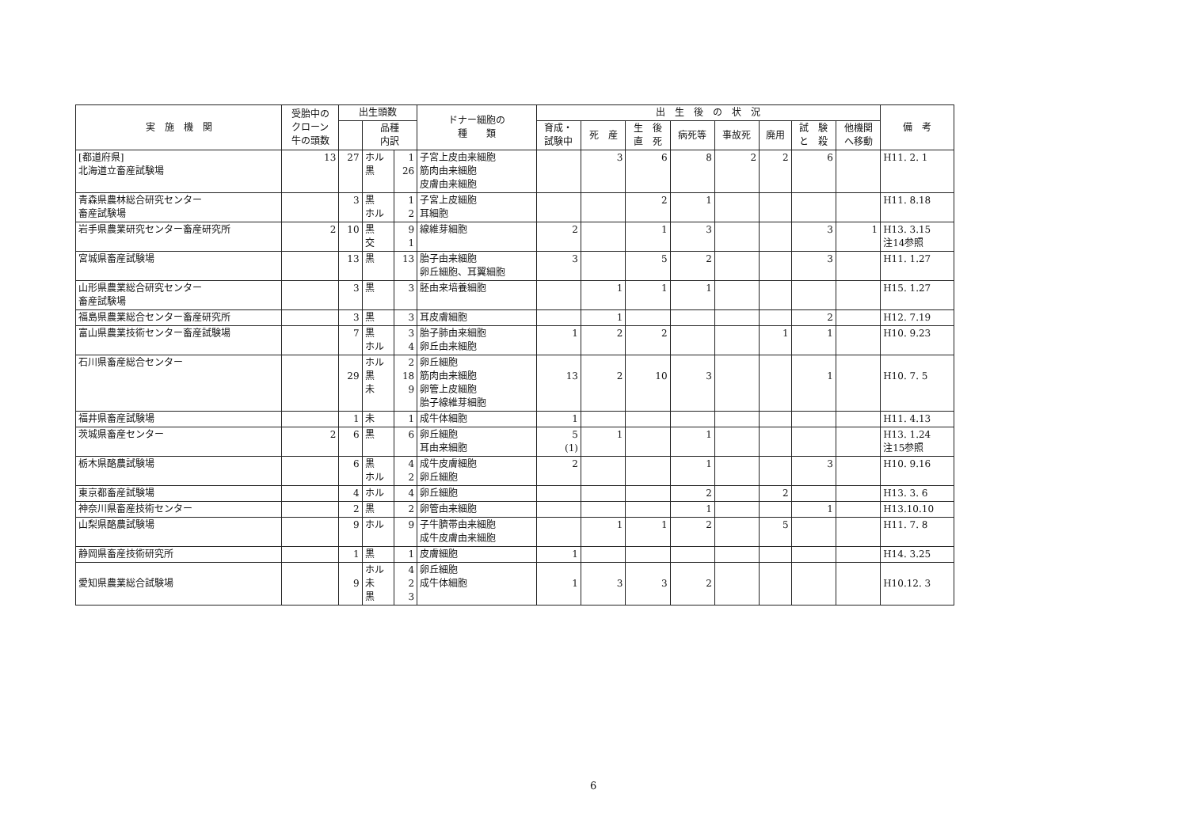| 実 施 機 関 | 受胎中の クローン 牛の頭数 | 出生頭数 | | | ドナー細胞の 種 類 | 出 生 後 の 状 況 | | | | | | | | 備 考 |
| --- | --- | --- | --- | --- | --- | --- | --- | --- | --- | --- | --- | --- | --- | --- |
| | | | 品種 内訳 | | | 育成・ 試験中 | 死 産 | 生 後 直 死 | 病死等 | 事故死 | 廃用 | 試 験 と 殺 | 他機関 へ移動 | |
| [都道府県] 北海道立畜産試験場 | 13 | 27 | ホル 黒 | 1 26 | 子宮上皮由来細胞 筋肉由来細胞 皮膚由来細胞 | | 3 | 6 | 8 | 2 | 2 | 6 | | H11. 2. 1 |
| 青森県農林総合研究センター 畜産試験場 | | 3 | 黒 ホル | 1 2 | 子宮上皮細胞 耳細胞 | | | 2 | 1 | | | | | H11. 8.18 |
| 岩手県農業研究センター畜産研究所 | 2 | 10 | 黒 交 | 9 1 | 線維芽細胞 | 2 | | 1 | 3 | | | 3 | 1 | H13. 3.15 注14参照 |
| 宮城県畜産試験場 | | 13 | 黒 | 13 | 胎子由来細胞 卵丘細胞、耳翼細胞 | 3 | | 5 | 2 | | | 3 | | H11. 1.27 |
| 山形県農業総合研究センター 畜産試験場 | | 3 | 黒 | 3 | 胚由来培養細胞 | | 1 | 1 | 1 | | | | | H15. 1.27 |
| 福島県農業総合センター畜産研究所 | | 3 | 黒 | 3 | 耳皮膚細胞 | | 1 | | | | | 2 | | H12. 7.19 |
| 富山県農業技術センター畜産試験場 | | 7 | 黒 ホル | 3 4 | 胎子肺由来細胞 卵丘由来細胞 | 1 | 2 | 2 | | | 1 | 1 | | H10. 9.23 |
| 石川県畜産総合センター | | 29 | ホル 黒 未 | 2 18 9 | 卵丘細胞 筋肉由来細胞 卵管上皮細胞 胎子線維芽細胞 | 13 | 2 | 10 | 3 | | | 1 | | H10. 7. 5 |
| 福井県畜産試験場 | | 1 | 未 | 1 | 成牛体細胞 | 1 | | | | | | | | H11. 4.13 |
| 茨城県畜産センター | 2 | 6 | 黒 | 6 | 卵丘細胞 耳由来細胞 | 5 (1) | 1 | | 1 | | | | | H13. 1.24 注15参照 |
| 栃木県酪農試験場 | | 6 | 黒 ホル | 4 2 | 成牛皮膚細胞 卵丘細胞 | 2 | | | 1 | | | 3 | | H10. 9.16 |
| 東京都畜産試験場 | | 4 | ホル | 4 | 卵丘細胞 | | | | 2 | | 2 | | | H13. 3. 6 |
| 神奈川県畜産技術センター | | 2 | 黒 | 2 | 卵管由来細胞 | | | | 1 | | | 1 | | H13.10.10 |
| 山梨県酪農試験場 | | 9 | ホル | 9 | 子牛臍帯由来細胞 成牛皮膚由来細胞 | | 1 | 1 | 2 | | 5 | | | H11. 7. 8 |
| 静岡県畜産技術研究所 | | 1 | 黒 | 1 | 皮膚細胞 | 1 | | | | | | | | H14. 3.25 |
| 愛知県農業総合試験場 | | 9 | ホル 未 黒 | 4 2 3 | 卵丘細胞 成牛体細胞 | 1 | 3 | 3 | 2 | | | | | H10.12. 3 |
6